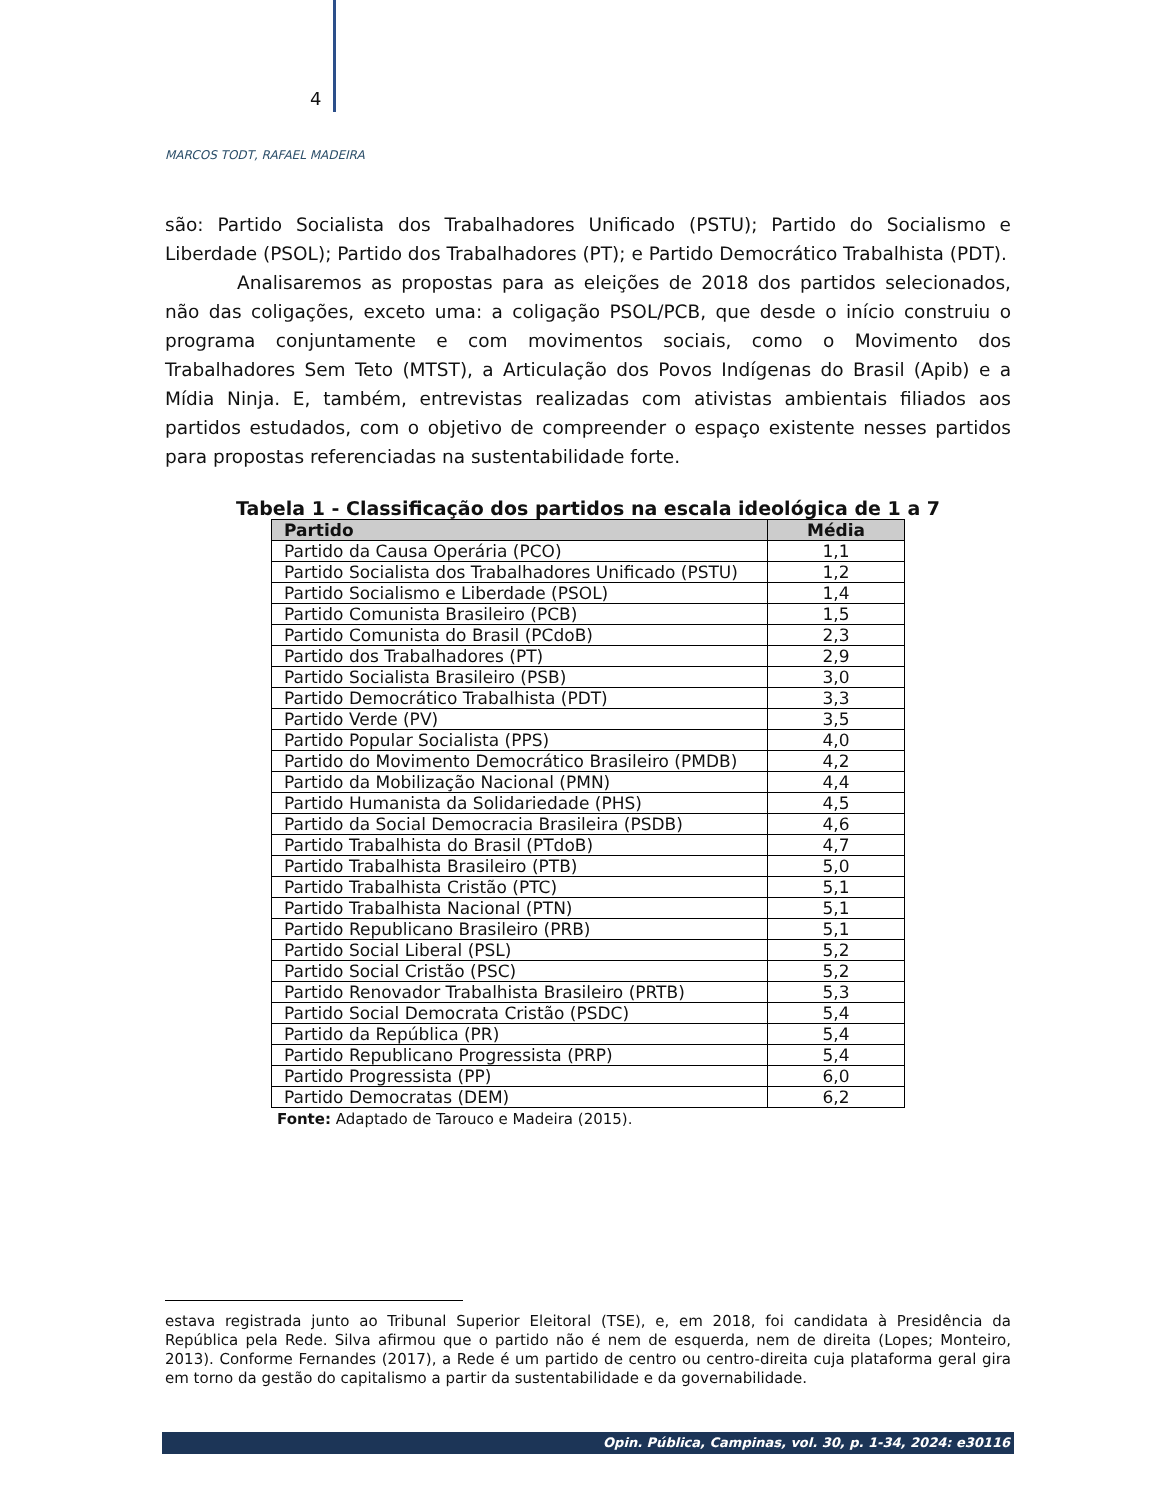4
MARCOS TODT, RAFAEL MADEIRA
são: Partido Socialista dos Trabalhadores Unificado (PSTU); Partido do Socialismo e Liberdade (PSOL); Partido dos Trabalhadores (PT); e Partido Democrático Trabalhista (PDT).
Analisaremos as propostas para as eleições de 2018 dos partidos selecionados, não das coligações, exceto uma: a coligação PSOL/PCB, que desde o início construiu o programa conjuntamente e com movimentos sociais, como o Movimento dos Trabalhadores Sem Teto (MTST), a Articulação dos Povos Indígenas do Brasil (Apib) e a Mídia Ninja. E, também, entrevistas realizadas com ativistas ambientais filiados aos partidos estudados, com o objetivo de compreender o espaço existente nesses partidos para propostas referenciadas na sustentabilidade forte.
Tabela 1 - Classificação dos partidos na escala ideológica de 1 a 7
| Partido | Média |
| --- | --- |
| Partido da Causa Operária (PCO) | 1,1 |
| Partido Socialista dos Trabalhadores Unificado (PSTU) | 1,2 |
| Partido Socialismo e Liberdade (PSOL) | 1,4 |
| Partido Comunista Brasileiro (PCB) | 1,5 |
| Partido Comunista do Brasil (PCdoB) | 2,3 |
| Partido dos Trabalhadores (PT) | 2,9 |
| Partido Socialista Brasileiro (PSB) | 3,0 |
| Partido Democrático Trabalhista (PDT) | 3,3 |
| Partido Verde (PV) | 3,5 |
| Partido Popular Socialista (PPS) | 4,0 |
| Partido do Movimento Democrático Brasileiro (PMDB) | 4,2 |
| Partido da Mobilização Nacional (PMN) | 4,4 |
| Partido Humanista da Solidariedade (PHS) | 4,5 |
| Partido da Social Democracia Brasileira (PSDB) | 4,6 |
| Partido Trabalhista do Brasil (PTdoB) | 4,7 |
| Partido Trabalhista Brasileiro (PTB) | 5,0 |
| Partido Trabalhista Cristão (PTC) | 5,1 |
| Partido Trabalhista Nacional (PTN) | 5,1 |
| Partido Republicano Brasileiro (PRB) | 5,1 |
| Partido Social Liberal (PSL) | 5,2 |
| Partido Social Cristão (PSC) | 5,2 |
| Partido Renovador Trabalhista Brasileiro (PRTB) | 5,3 |
| Partido Social Democrata Cristão (PSDC) | 5,4 |
| Partido da República (PR) | 5,4 |
| Partido Republicano Progressista (PRP) | 5,4 |
| Partido Progressista (PP) | 6,0 |
| Partido Democratas (DEM) | 6,2 |
Fonte: Adaptado de Tarouco e Madeira (2015).
estava registrada junto ao Tribunal Superior Eleitoral (TSE), e, em 2018, foi candidata à Presidência da República pela Rede. Silva afirmou que o partido não é nem de esquerda, nem de direita (Lopes; Monteiro, 2013). Conforme Fernandes (2017), a Rede é um partido de centro ou centro-direita cuja plataforma geral gira em torno da gestão do capitalismo a partir da sustentabilidade e da governabilidade.
Opin. Pública, Campinas, vol. 30, p. 1-34, 2024: e30116